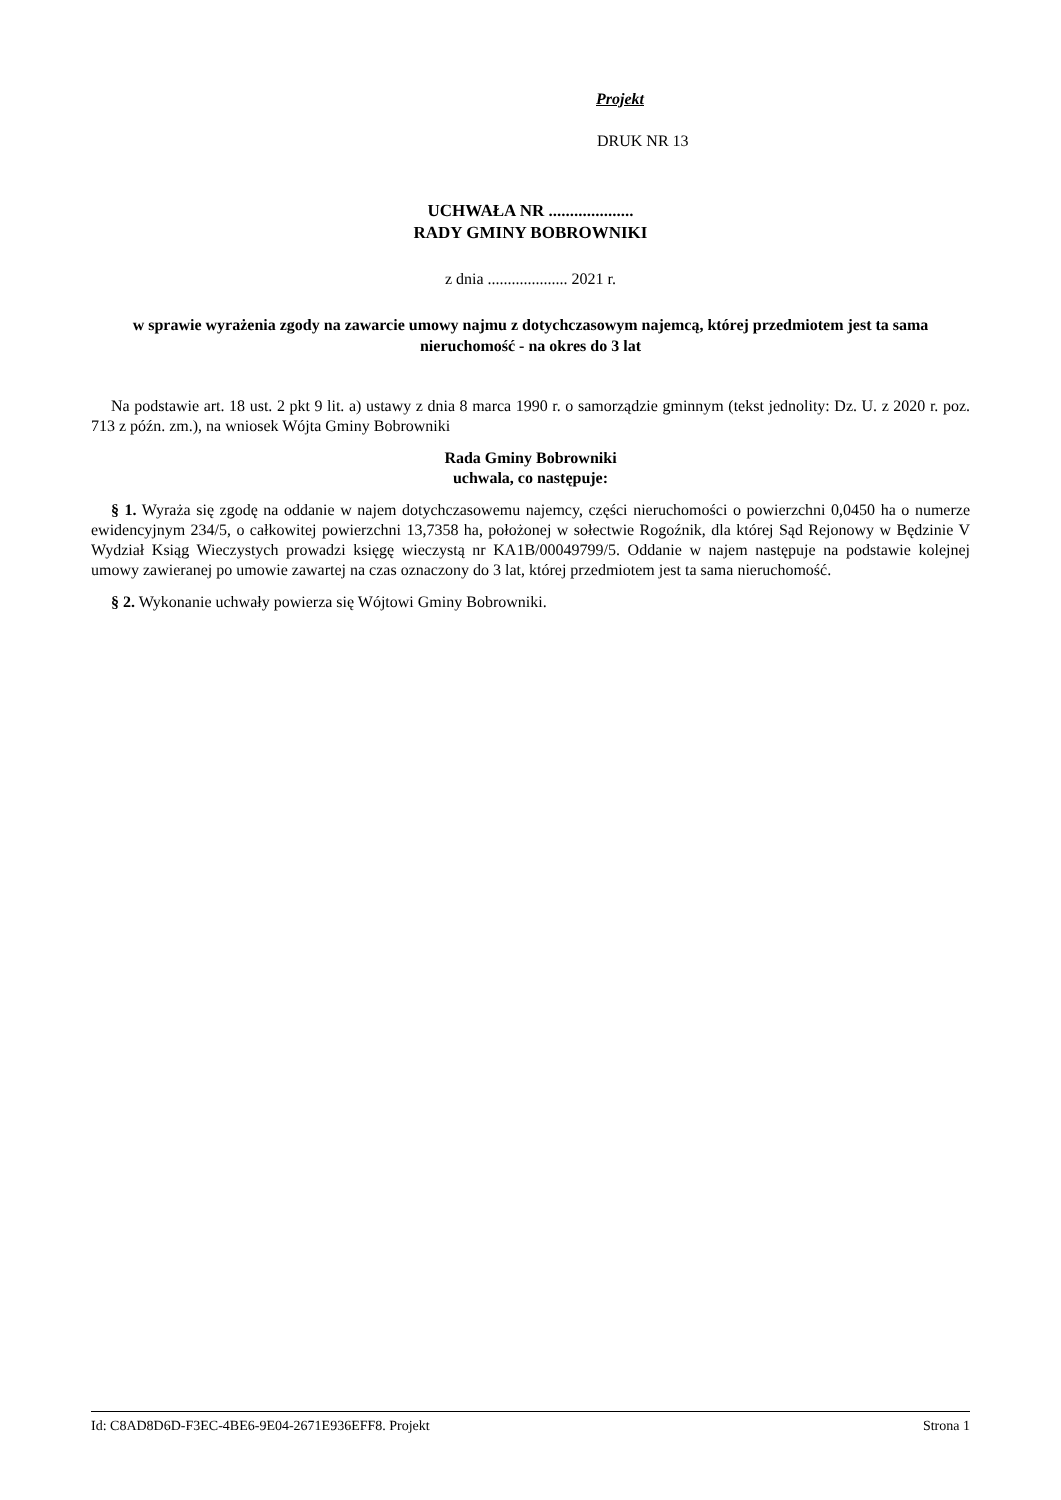Projekt
DRUK NR 13
UCHWAŁA NR ....................
RADY GMINY BOBROWNIKI
z dnia .................... 2021 r.
w sprawie wyrażenia zgody na zawarcie umowy najmu z dotychczasowym najemcą, której przedmiotem jest ta sama nieruchomość - na okres do 3 lat
Na podstawie art. 18 ust. 2 pkt 9 lit. a) ustawy z dnia 8 marca 1990 r. o samorządzie gminnym (tekst jednolity: Dz. U. z 2020 r. poz. 713 z późn. zm.), na wniosek Wójta Gminy Bobrowniki
Rada Gminy Bobrowniki
uchwala, co następuje:
§ 1. Wyraża się zgodę na oddanie w najem dotychczasowemu najemcy, części nieruchomości o powierzchni 0,0450 ha o numerze ewidencyjnym 234/5, o całkowitej powierzchni 13,7358 ha, położonej w sołectwie Rogoźnik, dla której Sąd Rejonowy w Będzinie V Wydział Ksiąg Wieczystych prowadzi księgę wieczystą nr KA1B/00049799/5. Oddanie w najem następuje na podstawie kolejnej umowy zawieranej po umowie zawartej na czas oznaczony do 3 lat, której przedmiotem jest ta sama nieruchomość.
§ 2. Wykonanie uchwały powierza się Wójtowi Gminy Bobrowniki.
Id: C8AD8D6D-F3EC-4BE6-9E04-2671E936EFF8. Projekt Strona 1